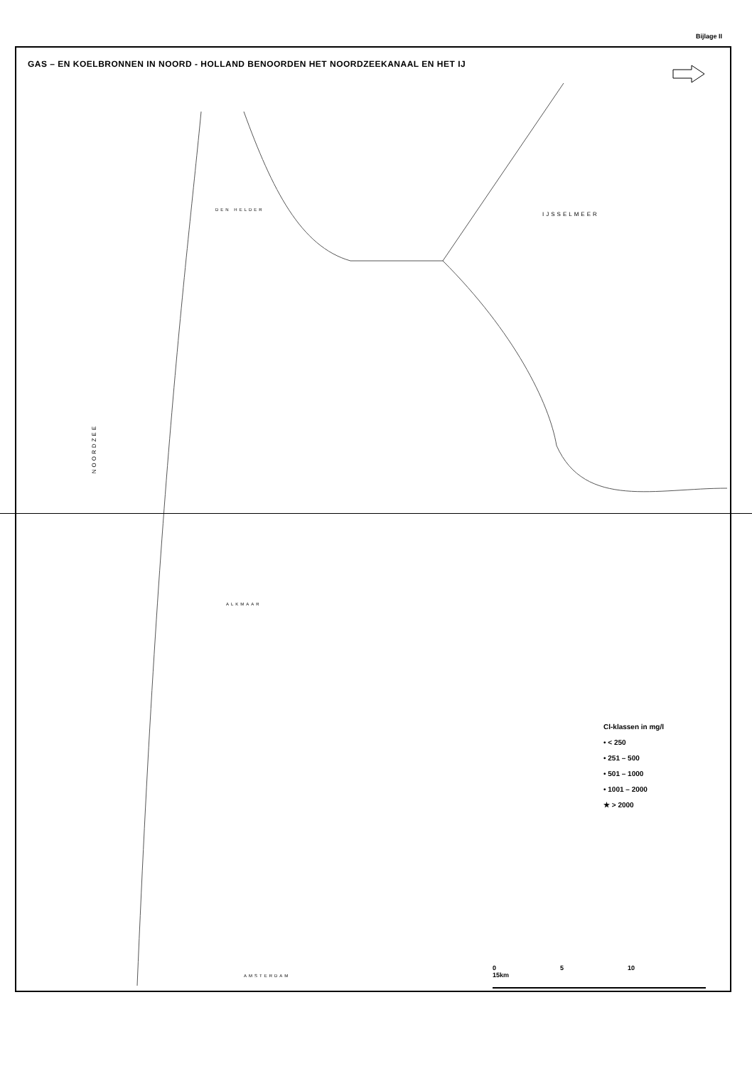Bijlage II
GAS – EN KOELBRONNEN IN NOORD - HOLLAND BENOORDEN HET NOORDZEEKANAAL EN HET IJ
IJSSELMEER
NOORDZEE
DEN HELDER
ALKMAAR
AMSTERDAM
Cl-klassen in mg/l
• < 250
• 251 – 500
• 501 – 1000
• 1001 – 2000
★ > 2000
0 5 10 15km